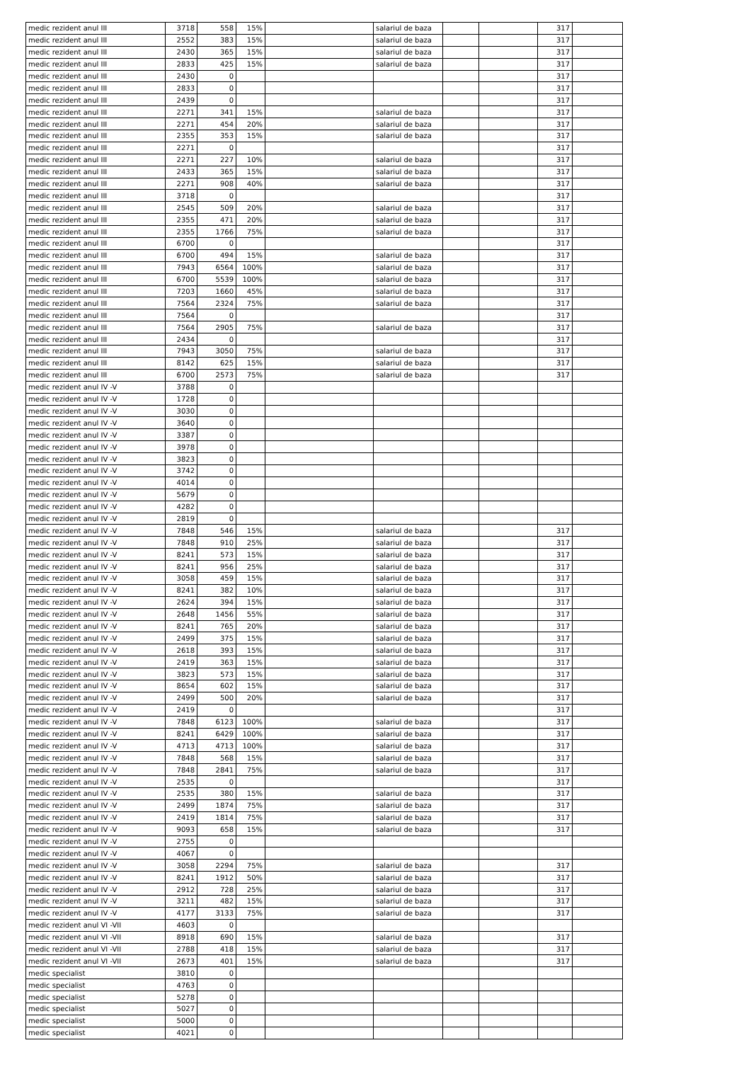| medic rezident anul III | 3718 | 558 | 15% | | salariul de baza | | | 317 | |
| medic rezident anul III | 2552 | 383 | 15% | | salariul de baza | | | 317 | |
| medic rezident anul III | 2430 | 365 | 15% | | salariul de baza | | | 317 | |
| medic rezident anul III | 2833 | 425 | 15% | | salariul de baza | | | 317 | |
| medic rezident anul III | 2430 | 0 | | | | | | 317 | |
| medic rezident anul III | 2833 | 0 | | | | | | 317 | |
| medic rezident anul III | 2439 | 0 | | | | | | 317 | |
| medic rezident anul III | 2271 | 341 | 15% | | salariul de baza | | | 317 | |
| medic rezident anul III | 2271 | 454 | 20% | | salariul de baza | | | 317 | |
| medic rezident anul III | 2355 | 353 | 15% | | salariul de baza | | | 317 | |
| medic rezident anul III | 2271 | 0 | | | | | | 317 | |
| medic rezident anul III | 2271 | 227 | 10% | | salariul de baza | | | 317 | |
| medic rezident anul III | 2433 | 365 | 15% | | salariul de baza | | | 317 | |
| medic rezident anul III | 2271 | 908 | 40% | | salariul de baza | | | 317 | |
| medic rezident anul III | 3718 | 0 | | | | | | 317 | |
| medic rezident anul III | 2545 | 509 | 20% | | salariul de baza | | | 317 | |
| medic rezident anul III | 2355 | 471 | 20% | | salariul de baza | | | 317 | |
| medic rezident anul III | 2355 | 1766 | 75% | | salariul de baza | | | 317 | |
| medic rezident anul III | 6700 | 0 | | | | | | 317 | |
| medic rezident anul III | 6700 | 494 | 15% | | salariul de baza | | | 317 | |
| medic rezident anul III | 7943 | 6564 | 100% | | salariul de baza | | | 317 | |
| medic rezident anul III | 6700 | 5539 | 100% | | salariul de baza | | | 317 | |
| medic rezident anul III | 7203 | 1660 | 45% | | salariul de baza | | | 317 | |
| medic rezident anul III | 7564 | 2324 | 75% | | salariul de baza | | | 317 | |
| medic rezident anul III | 7564 | 0 | | | | | | 317 | |
| medic rezident anul III | 7564 | 2905 | 75% | | salariul de baza | | | 317 | |
| medic rezident anul III | 2434 | 0 | | | | | | 317 | |
| medic rezident anul III | 7943 | 3050 | 75% | | salariul de baza | | | 317 | |
| medic rezident anul III | 8142 | 625 | 15% | | salariul de baza | | | 317 | |
| medic rezident anul III | 6700 | 2573 | 75% | | salariul de baza | | | 317 | |
| medic rezident anul IV -V | 3788 | 0 | | | | | | | |
| medic rezident anul IV -V | 1728 | 0 | | | | | | | |
| medic rezident anul IV -V | 3030 | 0 | | | | | | | |
| medic rezident anul IV -V | 3640 | 0 | | | | | | | |
| medic rezident anul IV -V | 3387 | 0 | | | | | | | |
| medic rezident anul IV -V | 3978 | 0 | | | | | | | |
| medic rezident anul IV -V | 3823 | 0 | | | | | | | |
| medic rezident anul IV -V | 3742 | 0 | | | | | | | |
| medic rezident anul IV -V | 4014 | 0 | | | | | | | |
| medic rezident anul IV -V | 5679 | 0 | | | | | | | |
| medic rezident anul IV -V | 4282 | 0 | | | | | | | |
| medic rezident anul IV -V | 2819 | 0 | | | | | | | |
| medic rezident anul IV -V | 7848 | 546 | 15% | | salariul de baza | | | 317 | |
| medic rezident anul IV -V | 7848 | 910 | 25% | | salariul de baza | | | 317 | |
| medic rezident anul IV -V | 8241 | 573 | 15% | | salariul de baza | | | 317 | |
| medic rezident anul IV -V | 8241 | 956 | 25% | | salariul de baza | | | 317 | |
| medic rezident anul IV -V | 3058 | 459 | 15% | | salariul de baza | | | 317 | |
| medic rezident anul IV -V | 8241 | 382 | 10% | | salariul de baza | | | 317 | |
| medic rezident anul IV -V | 2624 | 394 | 15% | | salariul de baza | | | 317 | |
| medic rezident anul IV -V | 2648 | 1456 | 55% | | salariul de baza | | | 317 | |
| medic rezident anul IV -V | 8241 | 765 | 20% | | salariul de baza | | | 317 | |
| medic rezident anul IV -V | 2499 | 375 | 15% | | salariul de baza | | | 317 | |
| medic rezident anul IV -V | 2618 | 393 | 15% | | salariul de baza | | | 317 | |
| medic rezident anul IV -V | 2419 | 363 | 15% | | salariul de baza | | | 317 | |
| medic rezident anul IV -V | 3823 | 573 | 15% | | salariul de baza | | | 317 | |
| medic rezident anul IV -V | 8654 | 602 | 15% | | salariul de baza | | | 317 | |
| medic rezident anul IV -V | 2499 | 500 | 20% | | salariul de baza | | | 317 | |
| medic rezident anul IV -V | 2419 | 0 | | | | | | 317 | |
| medic rezident anul IV -V | 7848 | 6123 | 100% | | salariul de baza | | | 317 | |
| medic rezident anul IV -V | 8241 | 6429 | 100% | | salariul de baza | | | 317 | |
| medic rezident anul IV -V | 4713 | 4713 | 100% | | salariul de baza | | | 317 | |
| medic rezident anul IV -V | 7848 | 568 | 15% | | salariul de baza | | | 317 | |
| medic rezident anul IV -V | 7848 | 2841 | 75% | | salariul de baza | | | 317 | |
| medic rezident anul IV -V | 2535 | 0 | | | | | | 317 | |
| medic rezident anul IV -V | 2535 | 380 | 15% | | salariul de baza | | | 317 | |
| medic rezident anul IV -V | 2499 | 1874 | 75% | | salariul de baza | | | 317 | |
| medic rezident anul IV -V | 2419 | 1814 | 75% | | salariul de baza | | | 317 | |
| medic rezident anul IV -V | 9093 | 658 | 15% | | salariul de baza | | | 317 | |
| medic rezident anul IV -V | 2755 | 0 | | | | | | | |
| medic rezident anul IV -V | 4067 | 0 | | | | | | | |
| medic rezident anul IV -V | 3058 | 2294 | 75% | | salariul de baza | | | 317 | |
| medic rezident anul IV -V | 8241 | 1912 | 50% | | salariul de baza | | | 317 | |
| medic rezident anul IV -V | 2912 | 728 | 25% | | salariul de baza | | | 317 | |
| medic rezident anul IV -V | 3211 | 482 | 15% | | salariul de baza | | | 317 | |
| medic rezident anul IV -V | 4177 | 3133 | 75% | | salariul de baza | | | 317 | |
| medic rezident anul VI -VII | 4603 | 0 | | | | | | | |
| medic rezident anul VI -VII | 8918 | 690 | 15% | | salariul de baza | | | 317 | |
| medic rezident anul VI -VII | 2788 | 418 | 15% | | salariul de baza | | | 317 | |
| medic rezident anul VI -VII | 2673 | 401 | 15% | | salariul de baza | | | 317 | |
| medic specialist | 3810 | 0 | | | | | | | |
| medic specialist | 4763 | 0 | | | | | | | |
| medic specialist | 5278 | 0 | | | | | | | |
| medic specialist | 5027 | 0 | | | | | | | |
| medic specialist | 5000 | 0 | | | | | | | |
| medic specialist | 4021 | 0 | | | | | | | |